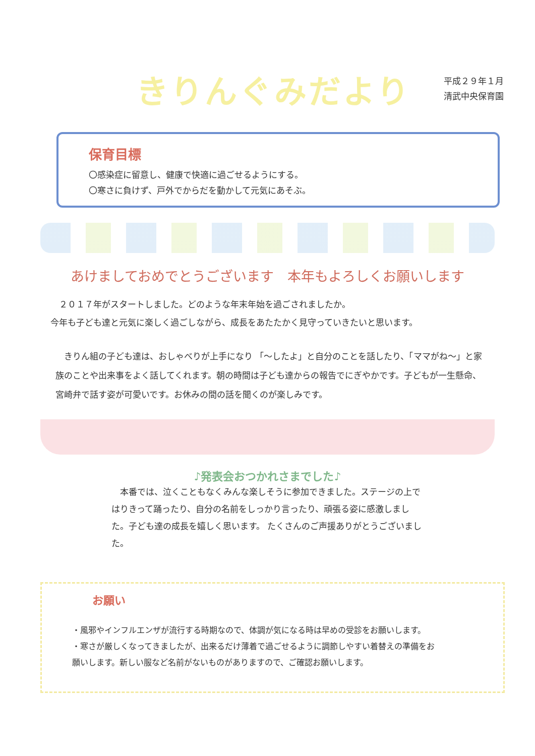きりんぐみだより
平成２９年１月
清武中央保育園
保育目標
〇感染症に留意し、健康で快適に過ごせるようにする。
〇寒さに負けず、戸外でからだを動かして元気にあそぶ。
あけましておめでとうございます　本年もよろしくお願いします
　２０１７年がスタートしました。どのような年末年始を過ごされましたか。
今年も子ども達と元気に楽しく過ごしながら、成長をあたたかく見守っていきたいと思います。
　きりん組の子ども達は、おしゃべりが上手になり 「～したよ」と自分のことを話したり、「ママがね～」と家族のことや出来事をよく話してくれます。朝の時間は子ども達からの報告でにぎやかです。子どもが一生懸命、宮崎弁で話す姿が可愛いです。お休みの間の話を聞くのが楽しみです。
♪発表会おつかれさまでした♪
　本番では、泣くこともなくみんな楽しそうに参加できました。ステージの上ではりきって踊ったり、自分の名前をしっかり言ったり、頑張る姿に感激しました。子ども達の成長を嬉しく思います。 たくさんのご声援ありがとうございました。
お願い
・風邪やインフルエンザが流行する時期なので、体調が気になる時は早めの受診をお願いします。
・寒さが厳しくなってきましたが、出来るだけ薄着で過ごせるように調節しやすい着替えの準備をお願いします。新しい服など名前がないものがありますので、ご確認お願いします。